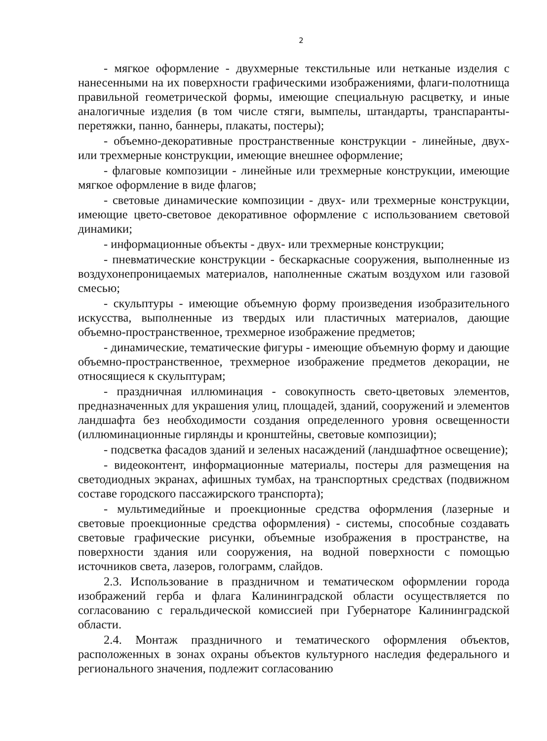2
- мягкое оформление - двухмерные текстильные или нетканые изделия с нанесенными на их поверхности графическими изображениями, флаги-полотнища правильной геометрической формы, имеющие специальную расцветку, и иные аналогичные изделия (в том числе стяги, вымпелы, штандарты, транспаранты-перетяжки, панно, баннеры, плакаты, постеры);
- объемно-декоративные пространственные конструкции - линейные, двух- или трехмерные конструкции, имеющие внешнее оформление;
- флаговые композиции - линейные или трехмерные конструкции, имеющие мягкое оформление в виде флагов;
- световые динамические композиции - двух- или трехмерные конструкции, имеющие цвето-световое декоративное оформление с использованием световой динамики;
- информационные объекты - двух- или трехмерные конструкции;
- пневматические конструкции - бескаркасные сооружения, выполненные из воздухонепроницаемых материалов, наполненные сжатым воздухом или газовой смесью;
- скульптуры - имеющие объемную форму произведения изобразительного искусства, выполненные из твердых или пластичных материалов, дающие объемно-пространственное, трехмерное изображение предметов;
- динамические, тематические фигуры - имеющие объемную форму и дающие объемно-пространственное, трехмерное изображение предметов декорации, не относящиеся к скульптурам;
- праздничная иллюминация - совокупность свето-цветовых элементов, предназначенных для украшения улиц, площадей, зданий, сооружений и элементов ландшафта без необходимости создания определенного уровня освещенности (иллюминационные гирлянды и кронштейны, световые композиции);
- подсветка фасадов зданий и зеленых насаждений (ландшафтное освещение);
- видеоконтент, информационные материалы, постеры для размещения на светодиодных экранах, афишных тумбах, на транспортных средствах (подвижном составе городского пассажирского транспорта);
- мультимедийные и проекционные средства оформления (лазерные и световые проекционные средства оформления) - системы, способные создавать световые графические рисунки, объемные изображения в пространстве, на поверхности здания или сооружения, на водной поверхности с помощью источников света, лазеров, голограмм, слайдов.
2.3. Использование в праздничном и тематическом оформлении города изображений герба и флага Калининградской области осуществляется по согласованию с геральдической комиссией при Губернаторе Калининградской области.
2.4. Монтаж праздничного и тематического оформления объектов, расположенных в зонах охраны объектов культурного наследия федерального и регионального значения, подлежит согласованию